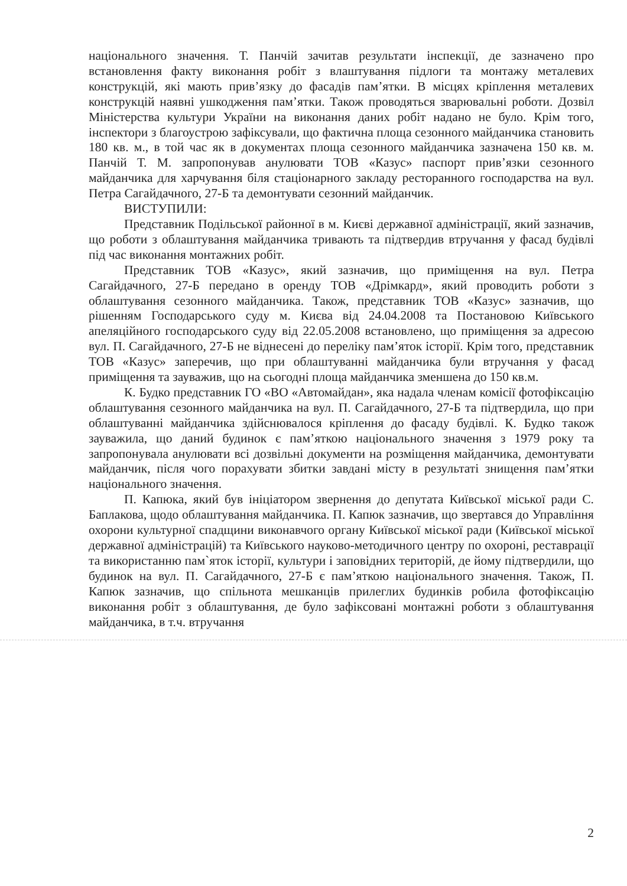національного значення. Т. Панчій зачитав результати інспекції, де зазначено про встановлення факту виконання робіт з влаштування підлоги та монтажу металевих конструкцій, які мають прив’язку до фасадів пам’ятки. В місцях кріплення металевих конструкцій наявні ушкодження пам’ятки. Також проводяться зварювальні роботи. Дозвіл Міністерства культури України на виконання даних робіт надано не було. Крім того, інспектори з благоустрою зафіксували, що фактична площа сезонного майданчика становить 180 кв. м., в той час як в документах площа сезонного майданчика зазначена 150 кв. м. Панчій Т. М. запропонував анулювати ТОВ «Казус» паспорт прив’язки сезонного майданчика для харчування біля стаціонарного закладу ресторанного господарства на вул. Петра Сагайдачного, 27-Б та демонтувати сезонний майданчик.
ВИСТУПИЛИ:
Представник Подільської районної в м. Києві державної адміністрації, який зазначив, що роботи з облаштування майданчика тривають та підтвердив втручання у фасад будівлі під час виконання монтажних робіт.
Представник ТОВ «Казус», який зазначив, що приміщення на вул. Петра Сагайдачного, 27-Б передано в оренду ТОВ «Дрімкард», який проводить роботи з облаштування сезонного майданчика. Також, представник ТОВ «Казус» зазначив, що рішенням Господарського суду м. Києва від 24.04.2008 та Постановою Київського апеляційного господарського суду від 22.05.2008 встановлено, що приміщення за адресою вул. П. Сагайдачного, 27-Б не віднесені до переліку пам’яток історії. Крім того, представник ТОВ «Казус» заперечив, що при облаштуванні майданчика були втручання у фасад приміщення та зауважив, що на сьогодні площа майданчика зменшена до 150 кв.м.
К. Будко представник ГО «ВО «Автомайдан», яка надала членам комісії фотофіксацію облаштування сезонного майданчика на вул. П. Сагайдачного, 27-Б та підтвердила, що при облаштуванні майданчика здійснювалося кріплення до фасаду будівлі. К. Будко також зауважила, що даний будинок є пам’яткою національного значення з 1979 року та запропонувала анулювати всі дозвільні документи на розміщення майданчика, демонтувати майданчик, після чого порахувати збитки завдані місту в результаті знищення пам’ятки національного значення.
П. Капюка, який був ініціатором звернення до депутата Київської міської ради С. Баплакова, щодо облаштування майданчика. П. Капюк зазначив, що звертався до Управління охорони культурної спадщини виконавчого органу Київської міської ради (Київської міської державної адміністрацій) та Київського науково-методичного центру по охороні, реставрації та використанню пам`яток історії, культури і заповідних територій, де йому підтвердили, що будинок на вул. П. Сагайдачного, 27-Б є пам’яткою національного значення. Також, П. Капюк зазначив, що спільнота мешканців прилеглих будинків робила фотофіксацію виконання робіт з облаштування, де було зафіксовані монтажні роботи з облаштування майданчика, в т.ч. втручання
2